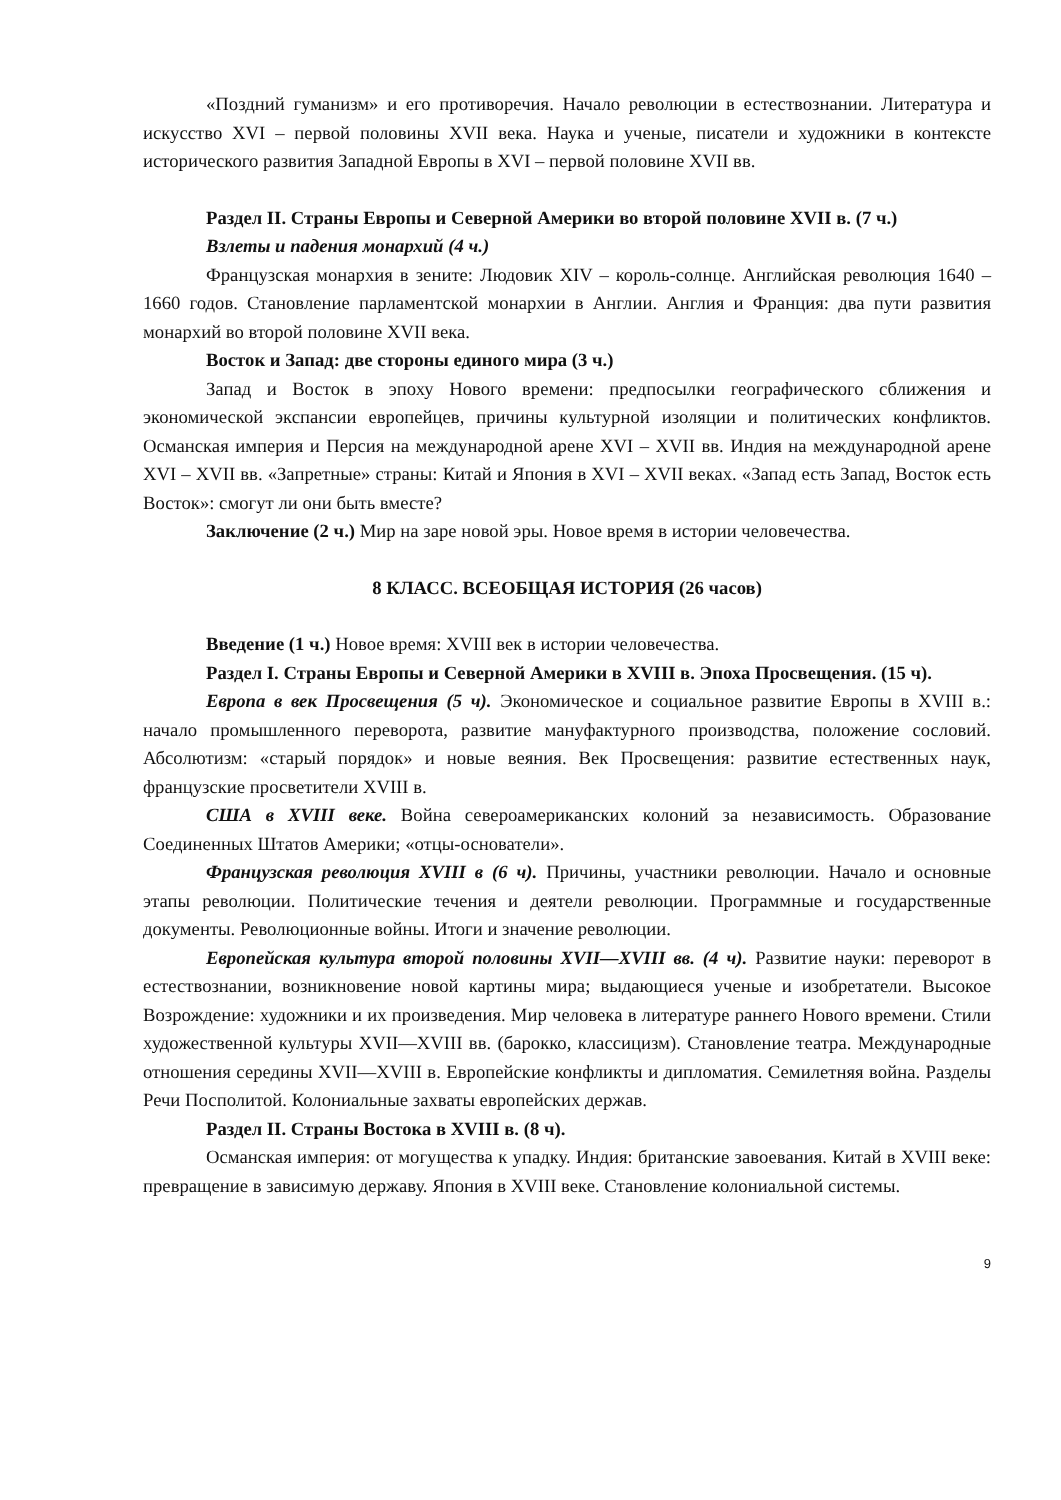«Поздний гуманизм» и его противоречия. Начало революции в естествознании. Литература и искусство XVI – первой половины XVII века. Наука и ученые, писатели и художники в контексте исторического развития Западной Европы в XVI – первой половине XVII вв.
Раздел II. Страны Европы и Северной Америки во второй половине XVII в. (7 ч.)
Взлеты и падения монархий (4 ч.)
Французская монархия в зените: Людовик XIV – король-солнце. Английская революция 1640 – 1660 годов. Становление парламентской монархии в Англии. Англия и Франция: два пути развития монархий во второй половине XVII века.
Восток и Запад: две стороны единого мира (3 ч.)
Запад и Восток в эпоху Нового времени: предпосылки географического сближения и экономической экспансии европейцев, причины культурной изоляции и политических конфликтов. Османская империя и Персия на международной арене XVI – XVII вв. Индия на международной арене XVI – XVII вв. «Запретные» страны: Китай и Япония в XVI – XVII веках. «Запад есть Запад, Восток есть Восток»: смогут ли они быть вместе?
Заключение (2 ч.) Мир на заре новой эры. Новое время в истории человечества.
8 КЛАСС. ВСЕОБЩАЯ ИСТОРИЯ (26 часов)
Введение (1 ч.) Новое время: XVIII век в истории человечества.
Раздел I. Страны Европы и Северной Америки в XVIII в. Эпоха Просвещения. (15 ч).
Европа в век Просвещения (5 ч). Экономическое и социальное развитие Европы в XVIII в.: начало промышленного переворота, развитие мануфактурного производства, положение сословий. Абсолютизм: «старый порядок» и новые веяния. Век Просвещения: развитие естественных наук, французские просветители XVIII в.
США в XVIII веке. Война североамериканских колоний за независимость. Образование Соединенных Штатов Америки; «отцы-основатели».
Французская революция XVIII в (6 ч). Причины, участники революции. Начало и основные этапы революции. Политические течения и деятели революции. Программные и государственные документы. Революционные войны. Итоги и значение революции.
Европейская культура второй половины XVII—XVIII вв. (4 ч). Развитие науки: переворот в естествознании, возникновение новой картины мира; выдающиеся ученые и изобретатели. Высокое Возрождение: художники и их произведения. Мир человека в литературе раннего Нового времени. Стили художественной культуры XVII—XVIII вв. (барокко, классицизм). Становление театра. Международные отношения середины XVII—XVIII в. Европейские конфликты и дипломатия. Семилетняя война. Разделы Речи Посполитой. Колониальные захваты европейских держав.
Раздел II. Страны Востока в XVIII в. (8 ч).
Османская империя: от могущества к упадку. Индия: британские завоевания. Китай в XVIII веке: превращение в зависимую державу. Япония в XVIII веке. Становление колониальной системы.
9